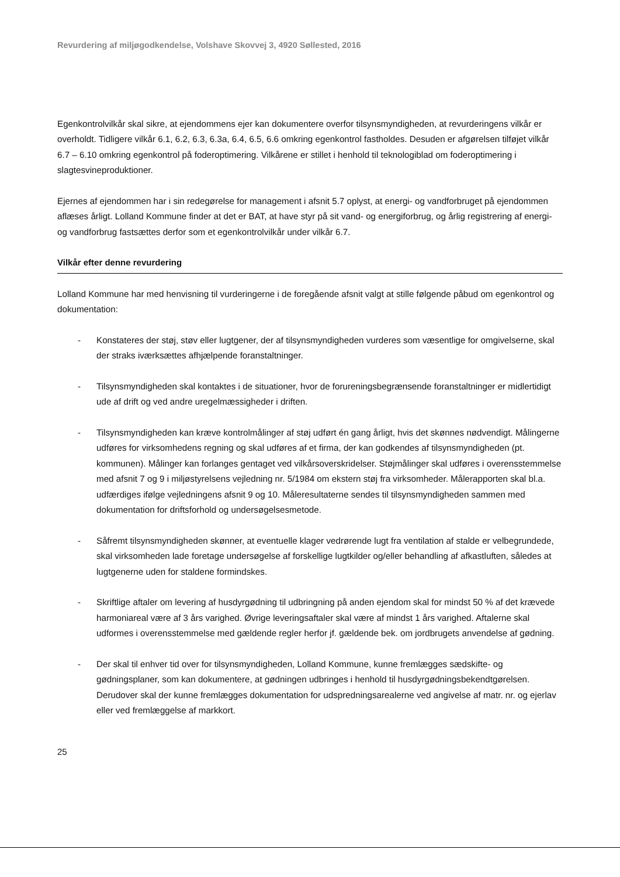Revurdering af miljøgodkendelse, Volshave Skovvej 3, 4920 Søllested, 2016
Egenkontrolvilkår skal sikre, at ejendommens ejer kan dokumentere overfor tilsynsmyndigheden, at revurderingens vilkår er overholdt. Tidligere vilkår 6.1, 6.2, 6.3, 6.3a, 6.4, 6.5, 6.6 omkring egenkontrol fastholdes. Desuden er afgørelsen tilføjet vilkår 6.7 – 6.10 omkring egenkontrol på foderoptimering. Vilkårene er stillet i henhold til teknologiblad om foderoptimering i slagtesvineproduktioner.
Ejernes af ejendommen har i sin redegørelse for management i afsnit 5.7 oplyst, at energi- og vandforbruget på ejendommen aflæses årligt. Lolland Kommune finder at det er BAT, at have styr på sit vand- og energiforbrug, og årlig registrering af energi- og vandforbrug fastsættes derfor som et egenkontrolvilkår under vilkår 6.7.
Vilkår efter denne revurdering
Lolland Kommune har med henvisning til vurderingerne i de foregående afsnit valgt at stille følgende påbud om egenkontrol og dokumentation:
- Konstateres der støj, støv eller lugtgener, der af tilsynsmyndigheden vurderes som væsentlige for omgivelserne, skal der straks iværksættes afhjælpende foranstaltninger.
- Tilsynsmyndigheden skal kontaktes i de situationer, hvor de forureningsbegrænsende foranstaltninger er midlertidigt ude af drift og ved andre uregelmæssigheder i driften.
- Tilsynsmyndigheden kan kræve kontrolmålinger af støj udført én gang årligt, hvis det skønnes nødvendigt. Målingerne udføres for virksomhedens regning og skal udføres af et firma, der kan godkendes af tilsynsmyndigheden (pt. kommunen). Målinger kan forlanges gentaget ved vilkårsoverskridelser. Støjmålinger skal udføres i overensstemmelse med afsnit 7 og 9 i miljøstyrelsens vejledning nr. 5/1984 om ekstern støj fra virksomheder. Målerapporten skal bl.a. udfærdiges ifølge vejledningens afsnit 9 og 10. Måleresultaterne sendes til tilsynsmyndigheden sammen med dokumentation for driftsforhold og undersøgelsesmetode.
- Såfremt tilsynsmyndigheden skønner, at eventuelle klager vedrørende lugt fra ventilation af stalde er velbegrundede, skal virksomheden lade foretage undersøgelse af forskellige lugtkilder og/eller behandling af afkastluften, således at lugtgenerne uden for staldene formindskes.
- Skriftlige aftaler om levering af husdyrgødning til udbringning på anden ejendom skal for mindst 50 % af det krævede harmoniareal være af 3 års varighed. Øvrige leveringsaftaler skal være af mindst 1 års varighed. Aftalerne skal udformes i overensstemmelse med gældende regler herfor jf. gældende bek. om jordbrugets anvendelse af gødning.
- Der skal til enhver tid over for tilsynsmyndigheden, Lolland Kommune, kunne fremlægges sædskifte- og gødningsplaner, som kan dokumentere, at gødningen udbringes i henhold til husdyrgødningsbekendtgørelsen. Derudover skal der kunne fremlægges dokumentation for udspredningsarealerne ved angivelse af matr. nr. og ejerlav eller ved fremlæggelse af markkort.
25